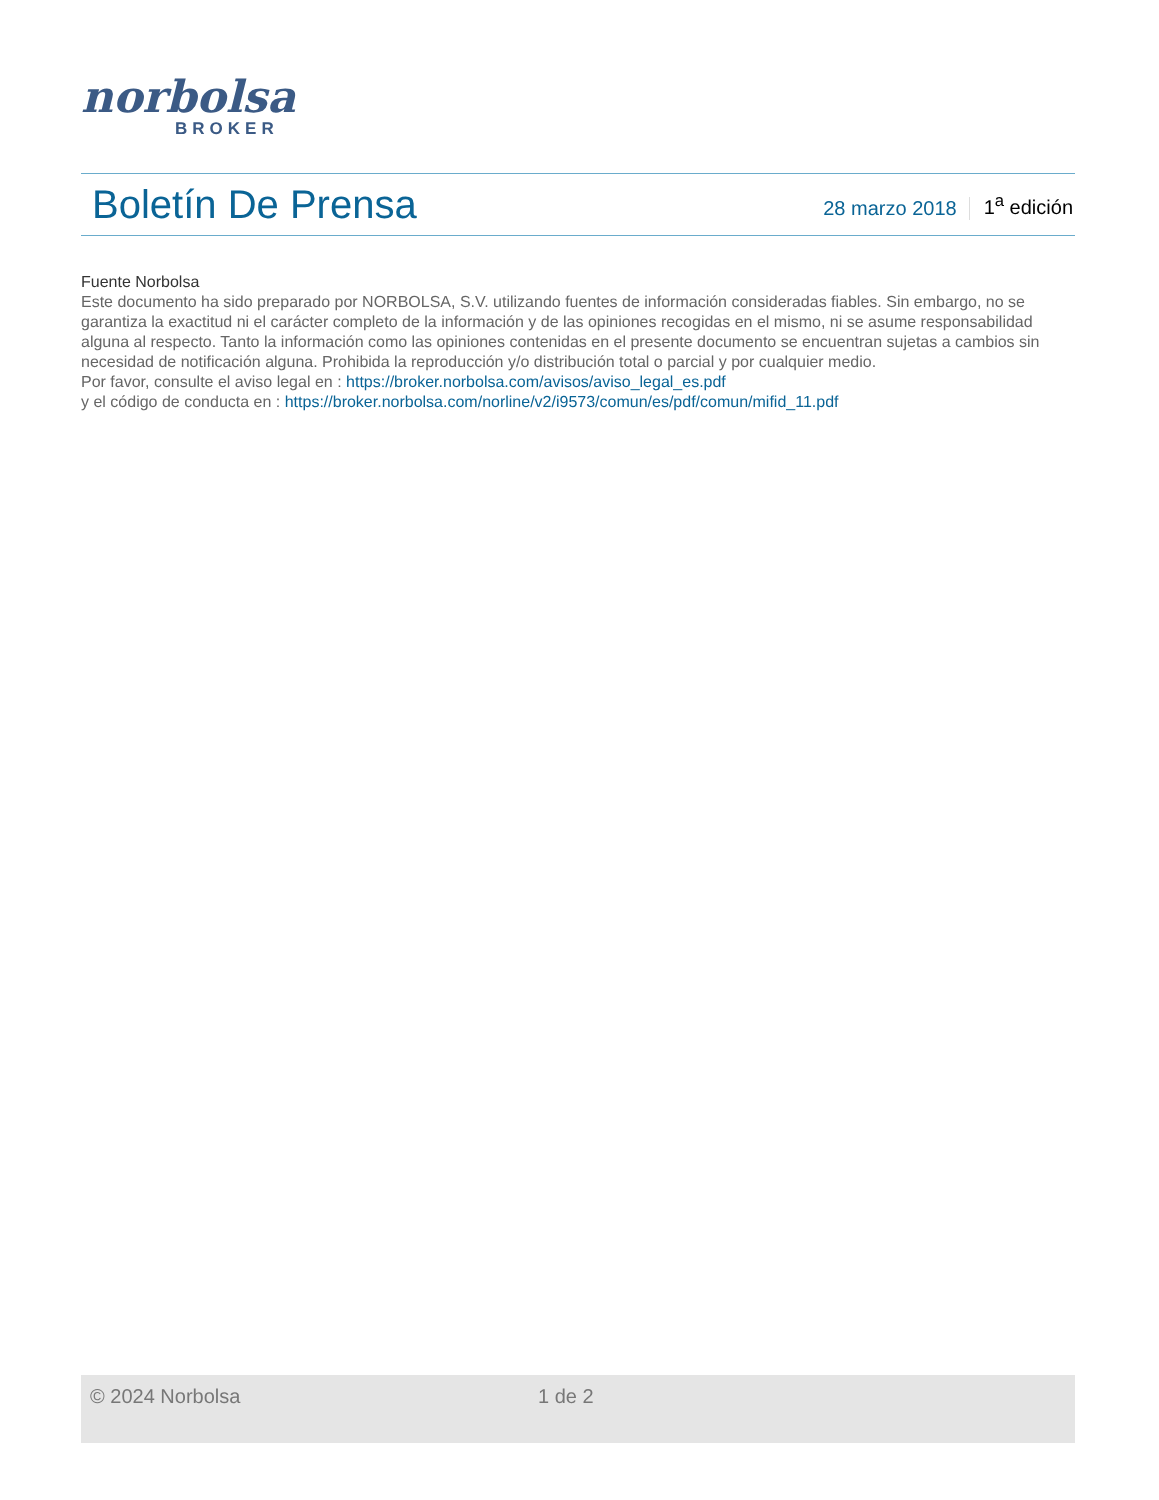norbolsa
BROKER
Boletín De Prensa
28 marzo 2018 1<sup>a</sup> edición
Fuente Norbolsa
Este documento ha sido preparado por NORBOLSA, S.V. utilizando fuentes de información consideradas fiables. Sin embargo, no se garantiza la exactitud ni el carácter completo de la información y de las opiniones recogidas en el mismo, ni se asume responsabilidad alguna al respecto. Tanto la información como las opiniones contenidas en el presente documento se encuentran sujetas a cambios sin necesidad de notificación alguna. Prohibida la reproducción y/o distribución total o parcial y por cualquier medio.
Por favor, consulte el aviso legal en : https://broker.norbolsa.com/avisos/aviso_legal_es.pdf
y el código de conducta en : https://broker.norbolsa.com/norline/v2/i9573/comun/es/pdf/comun/mifid_11.pdf
© 2024 Norbolsa 1 de 2